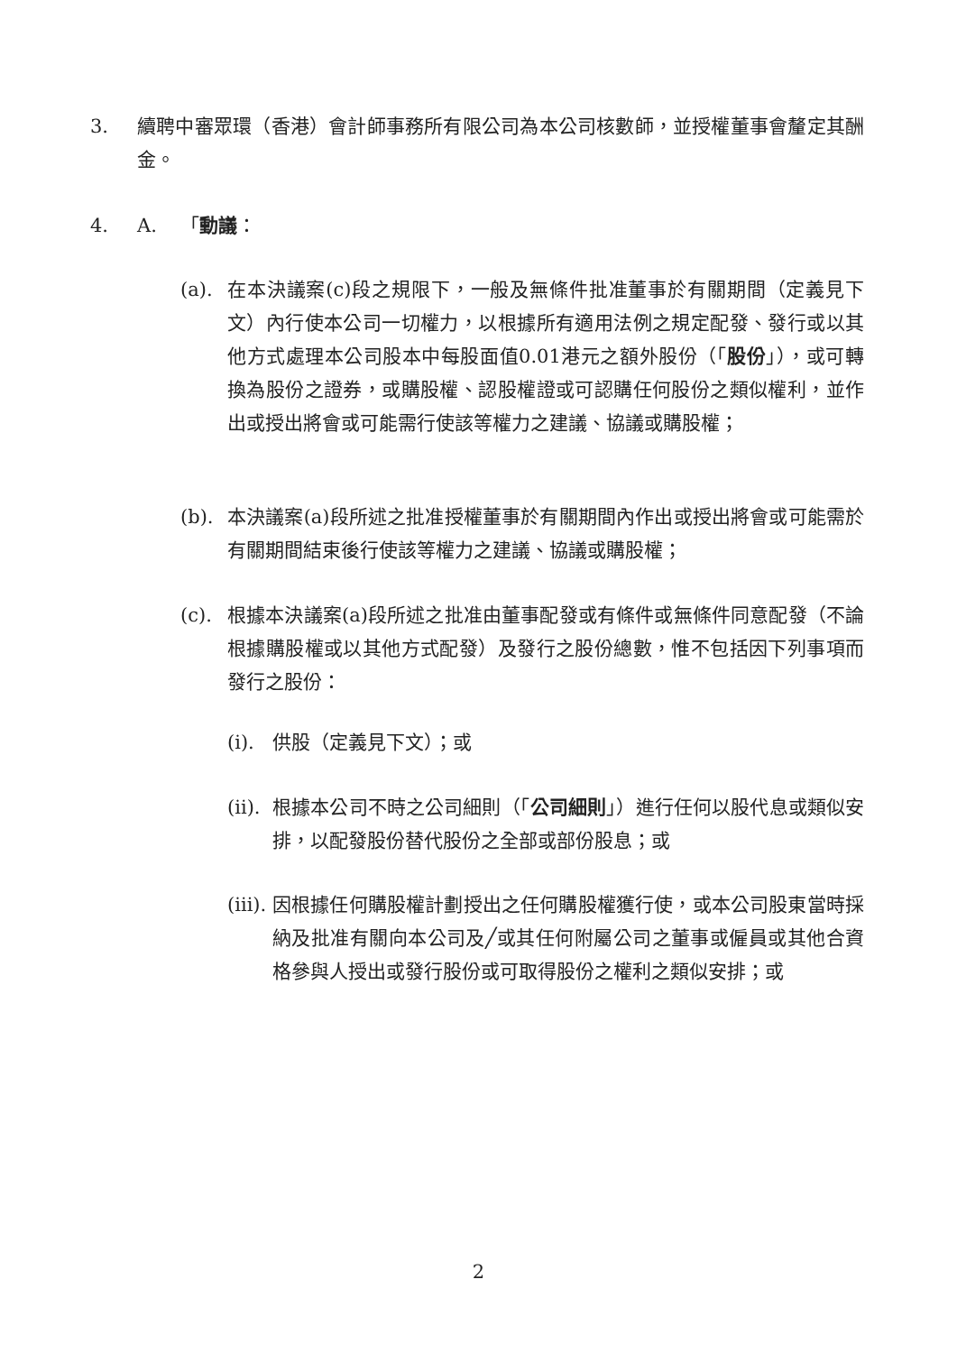3. 續聘中審眾環（香港）會計師事務所有限公司為本公司核數師，並授權董事會釐定其酬金。
4. A. 「動議：
(a). 在本決議案(c)段之規限下，一般及無條件批准董事於有關期間（定義見下文）內行使本公司一切權力，以根據所有適用法例之規定配發、發行或以其他方式處理本公司股本中每股面值0.01港元之額外股份（「股份」），或可轉換為股份之證券，或購股權、認股權證或可認購任何股份之類似權利，並作出或授出將會或可能需行使該等權力之建議、協議或購股權；
(b). 本決議案(a)段所述之批准授權董事於有關期間內作出或授出將會或可能需於有關期間結束後行使該等權力之建議、協議或購股權；
(c). 根據本決議案(a)段所述之批准由董事配發或有條件或無條件同意配發（不論根據購股權或以其他方式配發）及發行之股份總數，惟不包括因下列事項而發行之股份：
(i).
供股（定義見下文）；或
(ii).
根據本公司不時之公司細則（「公司細則」）進行任何以股代息或類似安排，以配發股份替代股份之全部或部份股息；或
(iii).
因根據任何購股權計劃授出之任何購股權獲行使，或本公司股東當時採納及批准有關向本公司及╱或其任何附屬公司之董事或僱員或其他合資格參與人授出或發行股份或可取得股份之權利之類似安排；或
2